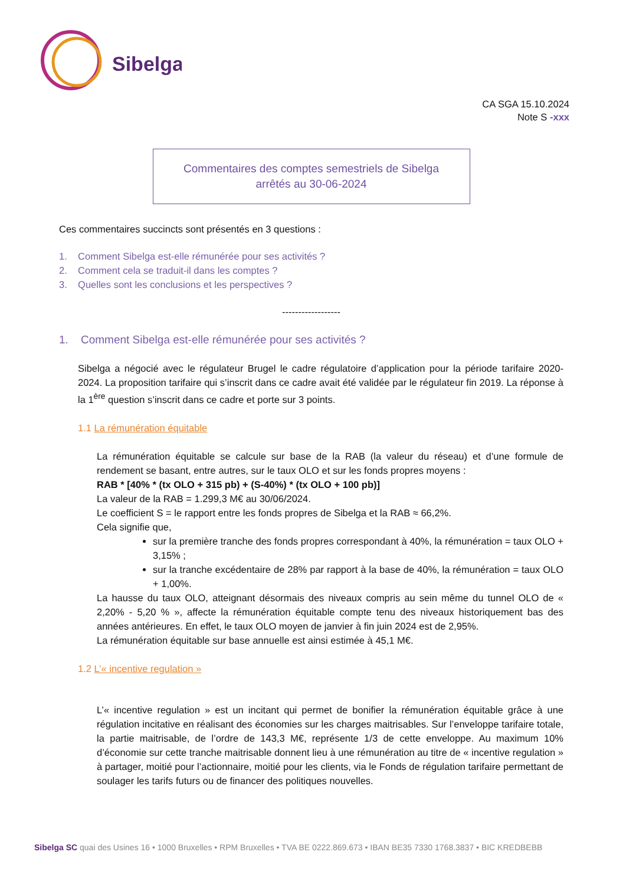Sibelga
CA SGA 15.10.2024
Note S -xxx
Commentaires des comptes semestriels de Sibelga
arrêtés au 30-06-2024
Ces commentaires succincts sont présentés en 3 questions :
1. Comment Sibelga est-elle rémunérée pour ses activités ?
2. Comment cela se traduit-il dans les comptes ?
3. Quelles sont les conclusions et les perspectives ?
------------------
1. Comment Sibelga est-elle rémunérée pour ses activités ?
Sibelga a négocié avec le régulateur Brugel le cadre régulatoire d’application pour la période tarifaire 2020-2024. La proposition tarifaire qui s’inscrit dans ce cadre avait été validée par le régulateur fin 2019. La réponse à la 1<sup>ère</sup> question s’inscrit dans ce cadre et porte sur 3 points.
1.1 La rémunération équitable
La rémunération équitable se calcule sur base de la RAB (la valeur du réseau) et d’une formule de rendement se basant, entre autres, sur le taux OLO et sur les fonds propres moyens :
RAB * [40% * (tx OLO + 315 pb) + (S-40%) * (tx OLO + 100 pb)]
La valeur de la RAB = 1.299,3 M€ au 30/06/2024.
Le coefficient S = le rapport entre les fonds propres de Sibelga et la RAB ≈ 66,2%.
Cela signifie que,
sur la première tranche des fonds propres correspondant à 40%, la rémunération = taux OLO + 3,15% ;
sur la tranche excédentaire de 28% par rapport à la base de 40%, la rémunération = taux OLO + 1,00%.
La hausse du taux OLO, atteignant désormais des niveaux compris au sein même du tunnel OLO de « 2,20% - 5,20 % », affecte la rémunération équitable compte tenu des niveaux historiquement bas des années antérieures. En effet, le taux OLO moyen de janvier à fin juin 2024 est de 2,95%.
La rémunération équitable sur base annuelle est ainsi estimée à 45,1 M€.
1.2 L’« incentive regulation »
L’« incentive regulation » est un incitant qui permet de bonifier la rémunération équitable grâce à une régulation incitative en réalisant des économies sur les charges maitrisables. Sur l’enveloppe tarifaire totale, la partie maitrisable, de l’ordre de 143,3 M€, représente 1/3 de cette enveloppe. Au maximum 10% d’économie sur cette tranche maitrisable donnent lieu à une rémunération au titre de « incentive regulation » à partager, moitié pour l’actionnaire, moitié pour les clients, via le Fonds de régulation tarifaire permettant de soulager les tarifs futurs ou de financer des politiques nouvelles.
Sibelga SC quai des Usines 16 • 1000 Bruxelles • RPM Bruxelles • TVA BE 0222.869.673 • IBAN BE35 7330 1768.3837 • BIC KREDBEBB